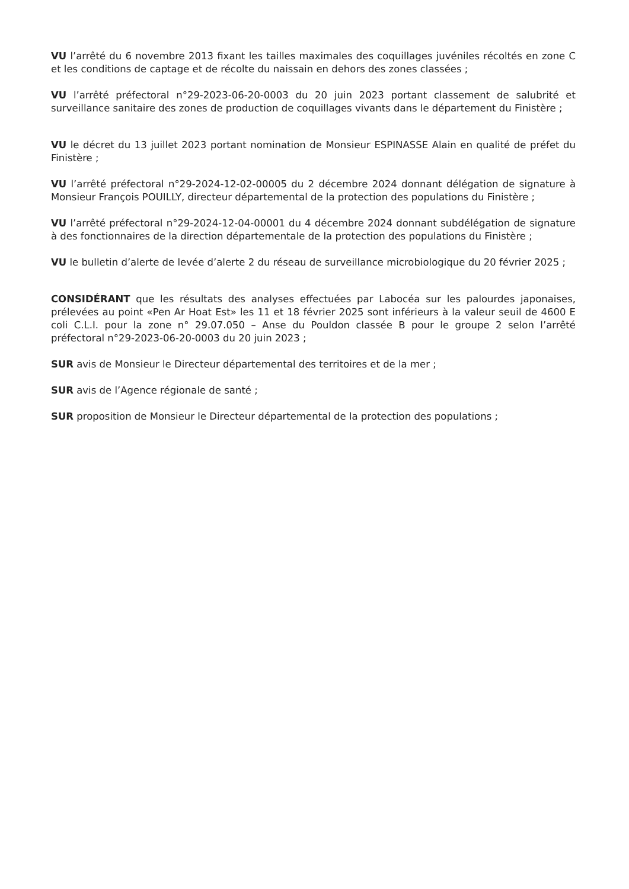VU l’arrêté du 6 novembre 2013 fixant les tailles maximales des coquillages juvéniles récoltés en zone C et les conditions de captage et de récolte du naissain en dehors des zones classées ;
VU l’arrêté préfectoral n°29-2023-06-20-0003 du 20 juin 2023 portant classement de salubrité et surveillance sanitaire des zones de production de coquillages vivants dans le département du Finistère ;
VU le décret du 13 juillet 2023 portant nomination de Monsieur ESPINASSE Alain en qualité de préfet du Finistère ;
VU l’arrêté préfectoral n°29-2024-12-02-00005 du 2 décembre 2024 donnant délégation de signature à Monsieur François POUILLY, directeur départemental de la protection des populations du Finistère ;
VU l’arrêté préfectoral n°29-2024-12-04-00001 du 4 décembre 2024 donnant subdélégation de signature à des fonctionnaires de la direction départementale de la protection des populations du Finistère ;
VU le bulletin d’alerte de levée d’alerte 2 du réseau de surveillance microbiologique du 20 février 2025 ;
CONSIDÉRANT que les résultats des analyses effectuées par Labocéa sur les palourdes japonaises, prélevées au point «Pen Ar Hoat Est» les 11 et 18 février 2025 sont inférieurs à la valeur seuil de 4600 E coli C.L.I. pour la zone n° 29.07.050 – Anse du Pouldon classée B pour le groupe 2 selon l’arrêté préfectoral n°29-2023-06-20-0003 du 20 juin 2023 ;
SUR avis de Monsieur le Directeur départemental des territoires et de la mer ;
SUR avis de l’Agence régionale de santé ;
SUR proposition de Monsieur le Directeur départemental de la protection des populations ;